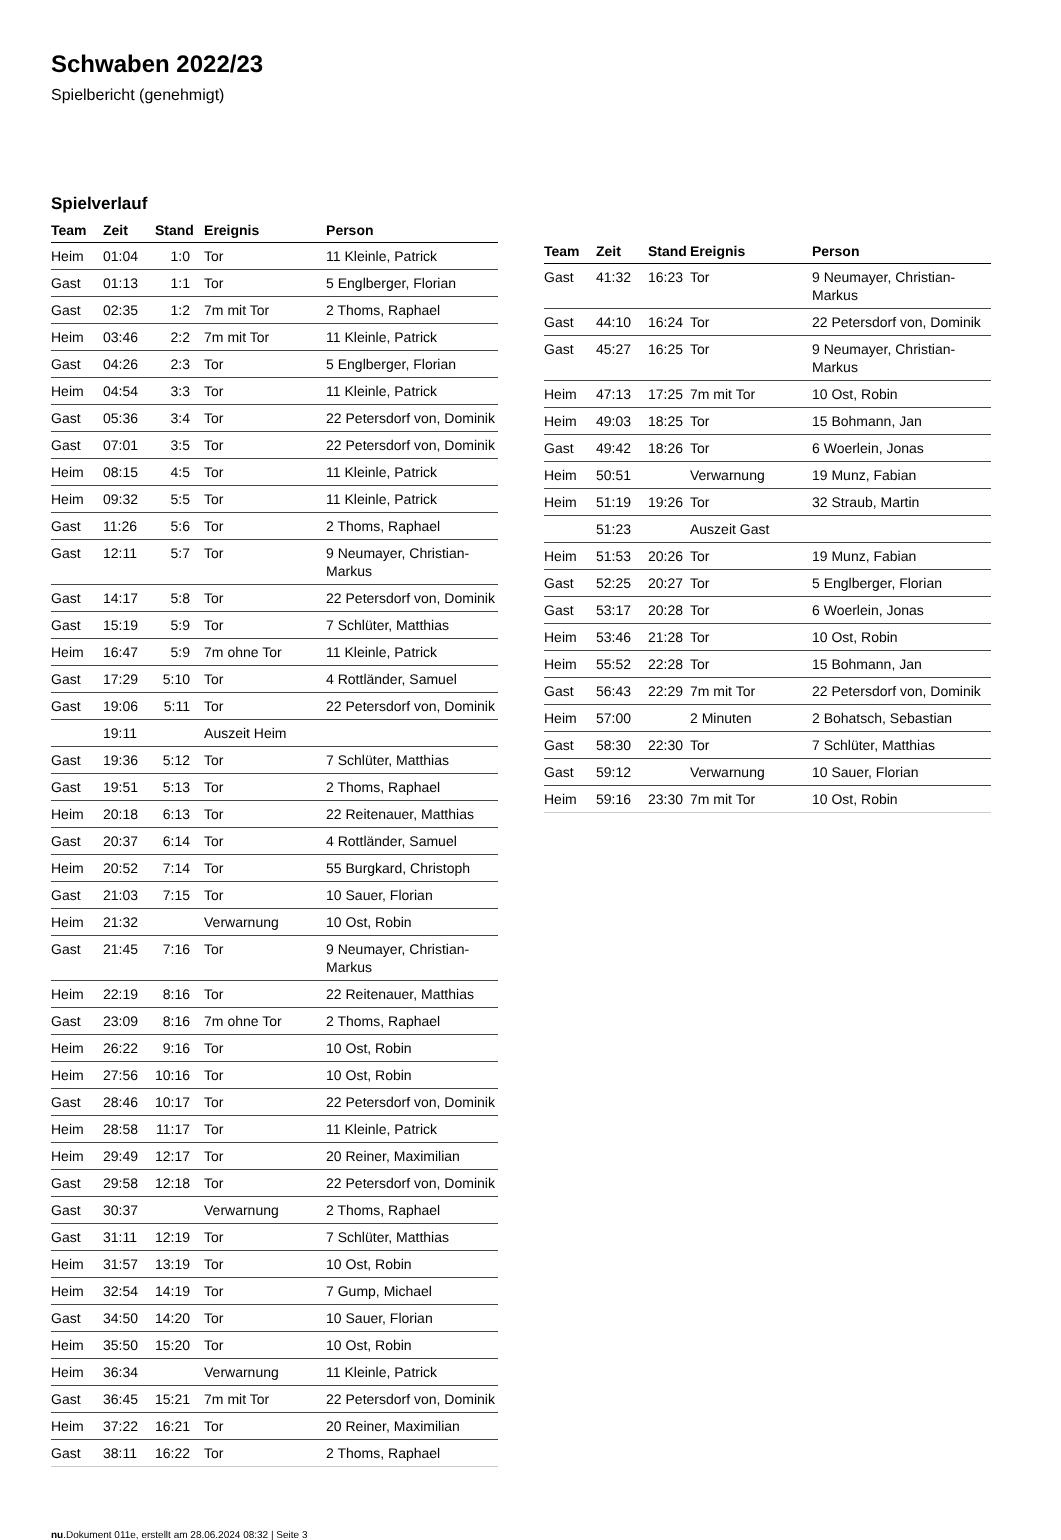Schwaben 2022/23
Spielbericht (genehmigt)
Spielverlauf
| Team | Zeit | Stand | Ereignis | Person |
| --- | --- | --- | --- | --- |
| Heim | 01:04 | 1:0 | Tor | 11 Kleinle, Patrick |
| Gast | 01:13 | 1:1 | Tor | 5 Englberger, Florian |
| Gast | 02:35 | 1:2 | 7m mit Tor | 2 Thoms, Raphael |
| Heim | 03:46 | 2:2 | 7m mit Tor | 11 Kleinle, Patrick |
| Gast | 04:26 | 2:3 | Tor | 5 Englberger, Florian |
| Heim | 04:54 | 3:3 | Tor | 11 Kleinle, Patrick |
| Gast | 05:36 | 3:4 | Tor | 22 Petersdorf von, Dominik |
| Gast | 07:01 | 3:5 | Tor | 22 Petersdorf von, Dominik |
| Heim | 08:15 | 4:5 | Tor | 11 Kleinle, Patrick |
| Heim | 09:32 | 5:5 | Tor | 11 Kleinle, Patrick |
| Gast | 11:26 | 5:6 | Tor | 2 Thoms, Raphael |
| Gast | 12:11 | 5:7 | Tor | 9 Neumayer, Christian- Markus |
| Gast | 14:17 | 5:8 | Tor | 22 Petersdorf von, Dominik |
| Gast | 15:19 | 5:9 | Tor | 7 Schlüter, Matthias |
| Heim | 16:47 | 5:9 | 7m ohne Tor | 11 Kleinle, Patrick |
| Gast | 17:29 | 5:10 | Tor | 4 Rottländer, Samuel |
| Gast | 19:06 | 5:11 | Tor | 22 Petersdorf von, Dominik |
| | 19:11 | | Auszeit Heim | |
| Gast | 19:36 | 5:12 | Tor | 7 Schlüter, Matthias |
| Gast | 19:51 | 5:13 | Tor | 2 Thoms, Raphael |
| Heim | 20:18 | 6:13 | Tor | 22 Reitenauer, Matthias |
| Gast | 20:37 | 6:14 | Tor | 4 Rottländer, Samuel |
| Heim | 20:52 | 7:14 | Tor | 55 Burgkard, Christoph |
| Gast | 21:03 | 7:15 | Tor | 10 Sauer, Florian |
| Heim | 21:32 | | Verwarnung | 10 Ost, Robin |
| Gast | 21:45 | 7:16 | Tor | 9 Neumayer, Christian- Markus |
| Heim | 22:19 | 8:16 | Tor | 22 Reitenauer, Matthias |
| Gast | 23:09 | 8:16 | 7m ohne Tor | 2 Thoms, Raphael |
| Heim | 26:22 | 9:16 | Tor | 10 Ost, Robin |
| Heim | 27:56 | 10:16 | Tor | 10 Ost, Robin |
| Gast | 28:46 | 10:17 | Tor | 22 Petersdorf von, Dominik |
| Heim | 28:58 | 11:17 | Tor | 11 Kleinle, Patrick |
| Heim | 29:49 | 12:17 | Tor | 20 Reiner, Maximilian |
| Gast | 29:58 | 12:18 | Tor | 22 Petersdorf von, Dominik |
| Gast | 30:37 | | Verwarnung | 2 Thoms, Raphael |
| Gast | 31:11 | 12:19 | Tor | 7 Schlüter, Matthias |
| Heim | 31:57 | 13:19 | Tor | 10 Ost, Robin |
| Heim | 32:54 | 14:19 | Tor | 7 Gump, Michael |
| Gast | 34:50 | 14:20 | Tor | 10 Sauer, Florian |
| Heim | 35:50 | 15:20 | Tor | 10 Ost, Robin |
| Heim | 36:34 | | Verwarnung | 11 Kleinle, Patrick |
| Gast | 36:45 | 15:21 | 7m mit Tor | 22 Petersdorf von, Dominik |
| Heim | 37:22 | 16:21 | Tor | 20 Reiner, Maximilian |
| Gast | 38:11 | 16:22 | Tor | 2 Thoms, Raphael |
| Team | Zeit | Stand | Ereignis | Person |
| --- | --- | --- | --- | --- |
| Gast | 41:32 | 16:23 | Tor | 9 Neumayer, Christian- Markus |
| Gast | 44:10 | 16:24 | Tor | 22 Petersdorf von, Dominik |
| Gast | 45:27 | 16:25 | Tor | 9 Neumayer, Christian- Markus |
| Heim | 47:13 | 17:25 | 7m mit Tor | 10 Ost, Robin |
| Heim | 49:03 | 18:25 | Tor | 15 Bohmann, Jan |
| Gast | 49:42 | 18:26 | Tor | 6 Woerlein, Jonas |
| Heim | 50:51 | | Verwarnung | 19 Munz, Fabian |
| Heim | 51:19 | 19:26 | Tor | 32 Straub, Martin |
| | 51:23 | | Auszeit Gast | |
| Heim | 51:53 | 20:26 | Tor | 19 Munz, Fabian |
| Gast | 52:25 | 20:27 | Tor | 5 Englberger, Florian |
| Gast | 53:17 | 20:28 | Tor | 6 Woerlein, Jonas |
| Heim | 53:46 | 21:28 | Tor | 10 Ost, Robin |
| Heim | 55:52 | 22:28 | Tor | 15 Bohmann, Jan |
| Gast | 56:43 | 22:29 | 7m mit Tor | 22 Petersdorf von, Dominik |
| Heim | 57:00 | | 2 Minuten | 2 Bohatsch, Sebastian |
| Gast | 58:30 | 22:30 | Tor | 7 Schlüter, Matthias |
| Gast | 59:12 | | Verwarnung | 10 Sauer, Florian |
| Heim | 59:16 | 23:30 | 7m mit Tor | 10 Ost, Robin |
nu.Dokument 011e, erstellt am 28.06.2024 08:32 | Seite 3